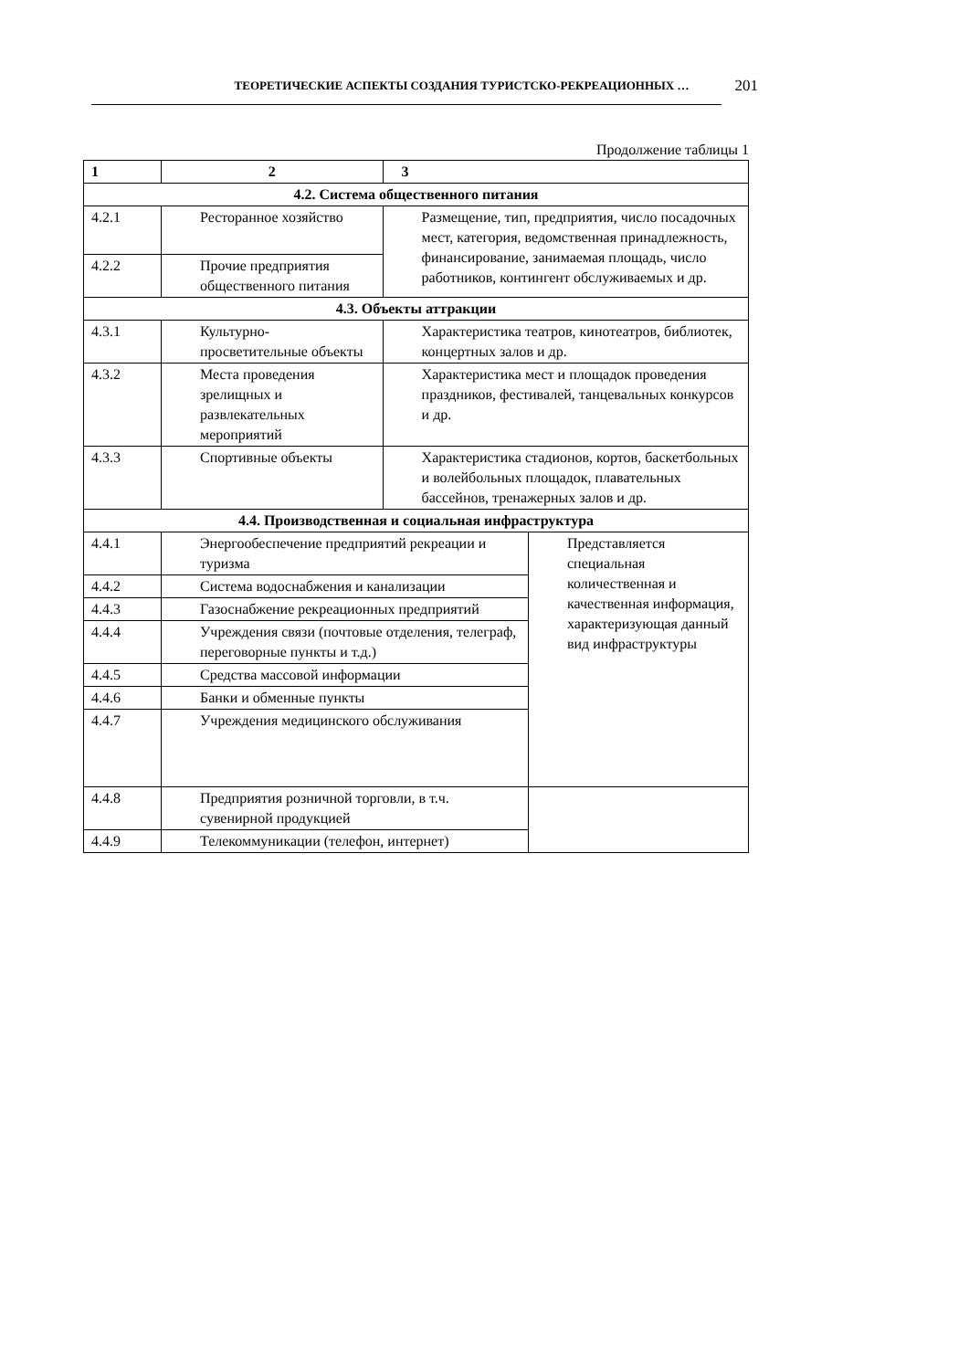ТЕОРЕТИЧЕСКИЕ АСПЕКТЫ СОЗДАНИЯ ТУРИСТСКО-РЕКРЕАЦИОННЫХ … 201
Продолжение таблицы 1
| 1 | 2 | 3 | |
| --- | --- | --- | --- |
| 4.2. Система общественного питания | | | |
| 4.2.1 | Ресторанное хозяйство | Размещение, тип, предприятия, число посадочных мест, категория, ведомственная принадлежность, финансирование, занимаемая площадь, число работников, контингент обслуживаемых и др. | |
| 4.2.2 | Прочие предприятия общественного питания | | |
| 4.3. Объекты аттракции | | | |
| 4.3.1 | Культурно-просветительные объекты | Характеристика театров, кинотеатров, библиотек, концертных залов и др. | |
| 4.3.2 | Места проведения зрелищных и развлекательных мероприятий | Характеристика мест и площадок проведения праздников, фестивалей, танцевальных конкурсов и др. | |
| 4.3.3 | Спортивные объекты | Характеристика стадионов, кортов, баскетбольных и волейбольных площадок, плавательных бассейнов, тренажерных залов и др. | |
| 4.4. Производственная и социальная инфраструктура | | | |
| 4.4.1 | Энергообеспечение предприятий рекреации и туризма | | Представляется специальная количественная и качественная информация, характеризующая данный вид инфраструктуры |
| 4.4.2 | Система водоснабжения и канализации | | |
| 4.4.3 | Газоснабжение рекреационных предприятий | | |
| 4.4.4 | Учреждения связи (почтовые отделения, телеграф, переговорные пункты и т.д.) | | |
| 4.4.5 | Средства массовой информации | | |
| 4.4.6 | Банки и обменные пункты | | |
| 4.4.7 | Учреждения медицинского обслуживания | | |
| 4.4.8 | Предприятия розничной торговли, в т.ч. сувенирной продукцией | | |
| 4.4.9 | Телекоммуникации (телефон, интернет) | | |